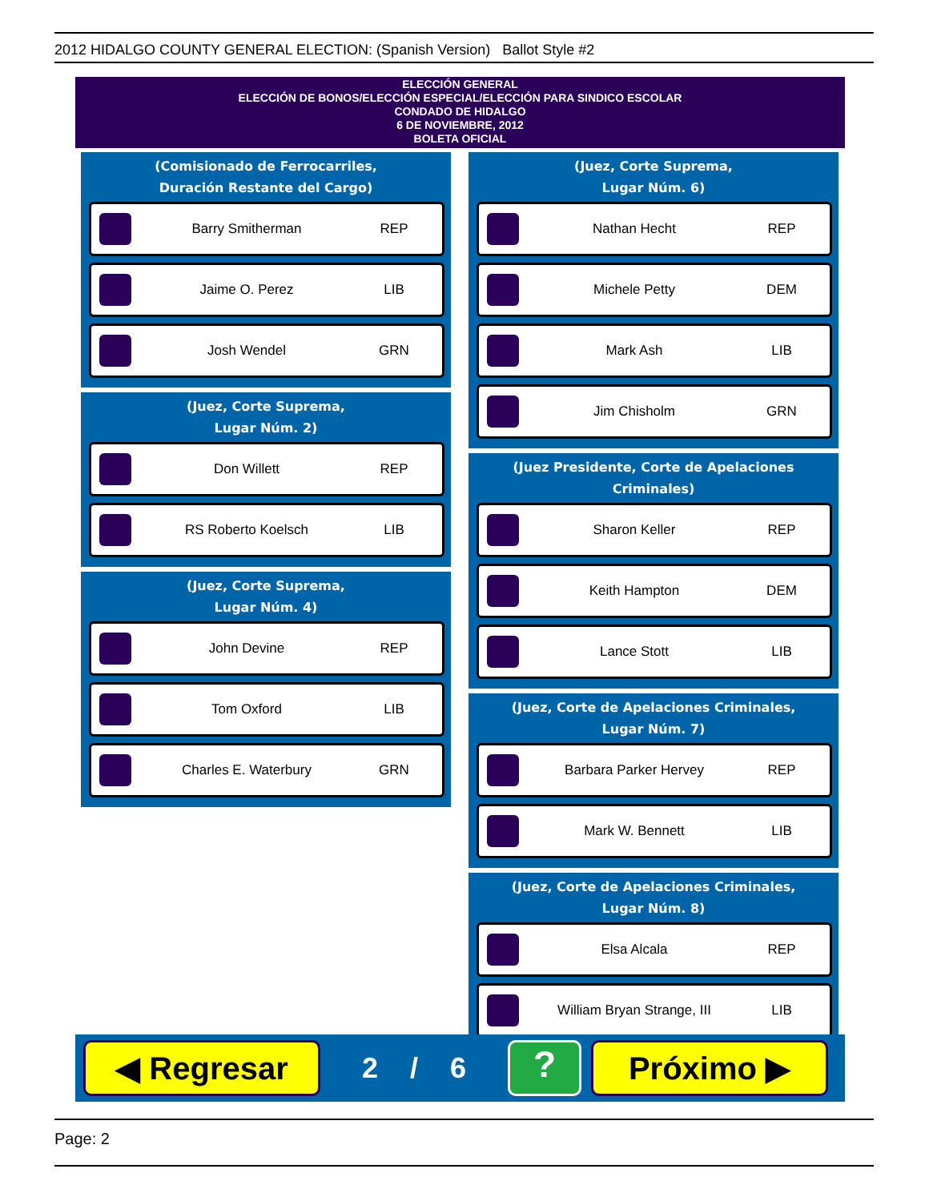2012 HIDALGO COUNTY GENERAL ELECTION: (Spanish Version) Ballot Style #2
ELECCIÓN GENERAL
ELECCIÓN DE BONOS/ELECCIÓN ESPECIAL/ELECCIÓN PARA SINDICO ESCOLAR
CONDADO DE HIDALGO
6 DE NOVIEMBRE, 2012
BOLETA OFICIAL
(Comisionado de Ferrocarriles,
Duración Restante del Cargo)
Barry Smitherman REP
Jaime O. Perez LIB
Josh Wendel GRN
(Juez, Corte Suprema,
Lugar Núm. 2)
Don Willett REP
RS Roberto Koelsch LIB
(Juez, Corte Suprema,
Lugar Núm. 4)
John Devine REP
Tom Oxford LIB
Charles E. Waterbury GRN
(Juez, Corte Suprema,
Lugar Núm. 6)
Nathan Hecht REP
Michele Petty DEM
Mark Ash LIB
Jim Chisholm GRN
(Juez Presidente, Corte de Apelaciones Criminales)
Sharon Keller REP
Keith Hampton DEM
Lance Stott LIB
(Juez, Corte de Apelaciones Criminales,
Lugar Núm. 7)
Barbara Parker Hervey REP
Mark W. Bennett LIB
(Juez, Corte de Apelaciones Criminales,
Lugar Núm. 8)
Elsa Alcala REP
William Bryan Strange, III LIB
◀ Regresar
2 / 6
?
Próximo ▶
Page: 2